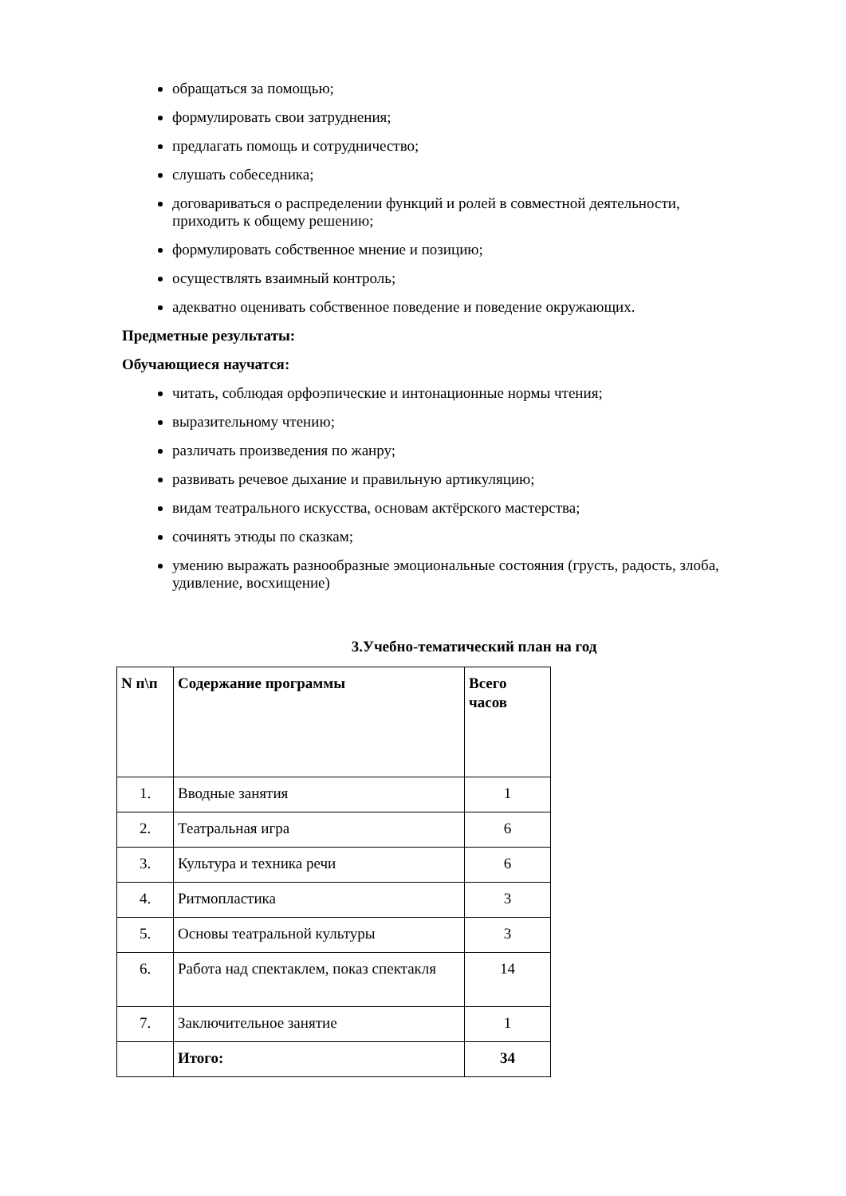обращаться за помощью;
формулировать свои затруднения;
предлагать помощь и сотрудничество;
слушать собеседника;
договариваться о распределении функций и ролей в совместной деятельности, приходить к общему решению;
формулировать собственное мнение и позицию;
осуществлять взаимный контроль;
адекватно оценивать собственное поведение и поведение окружающих.
Предметные результаты:
Обучающиеся научатся:
читать, соблюдая орфоэпические и интонационные нормы чтения;
выразительному чтению;
различать произведения по жанру;
развивать речевое дыхание и правильную артикуляцию;
видам театрального искусства, основам актёрского мастерства;
сочинять этюды по сказкам;
умению выражать разнообразные эмоциональные состояния (грусть, радость, злоба, удивление, восхищение)
3.Учебно-тематический план на год
| N п\п | Содержание программы | Всего часов |
| --- | --- | --- |
| 1. | Вводные занятия | 1 |
| 2. | Театральная игра | 6 |
| 3. | Культура и техника речи | 6 |
| 4. | Ритмопластика | 3 |
| 5. | Основы театральной культуры | 3 |
| 6. | Работа над спектаклем, показ спектакля | 14 |
| 7. | Заключительное занятие | 1 |
| | Итого: | 34 |